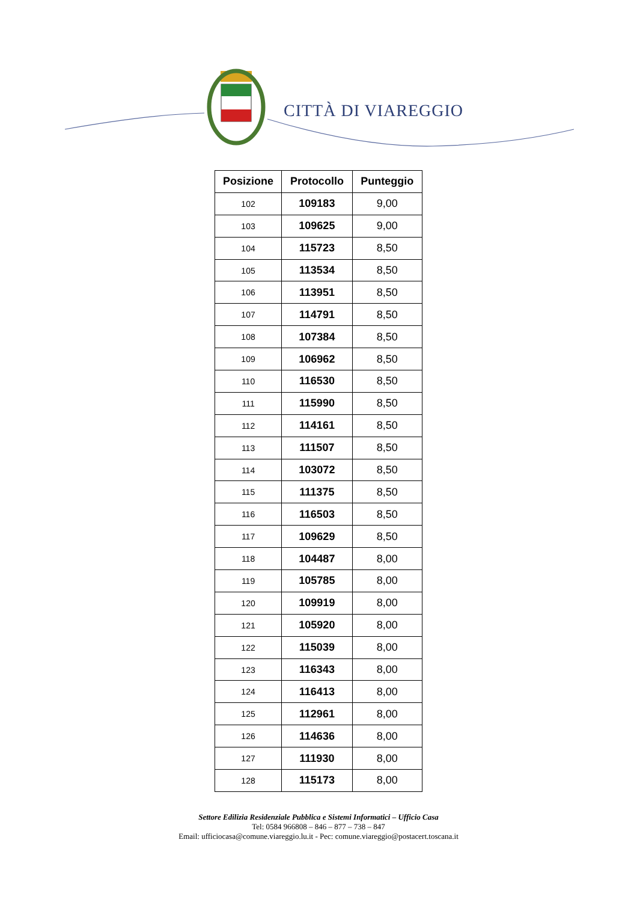CITTÀ DI VIAREGGIO
| Posizione | Protocollo | Punteggio |
| --- | --- | --- |
| 102 | 109183 | 9,00 |
| 103 | 109625 | 9,00 |
| 104 | 115723 | 8,50 |
| 105 | 113534 | 8,50 |
| 106 | 113951 | 8,50 |
| 107 | 114791 | 8,50 |
| 108 | 107384 | 8,50 |
| 109 | 106962 | 8,50 |
| 110 | 116530 | 8,50 |
| 111 | 115990 | 8,50 |
| 112 | 114161 | 8,50 |
| 113 | 111507 | 8,50 |
| 114 | 103072 | 8,50 |
| 115 | 111375 | 8,50 |
| 116 | 116503 | 8,50 |
| 117 | 109629 | 8,50 |
| 118 | 104487 | 8,00 |
| 119 | 105785 | 8,00 |
| 120 | 109919 | 8,00 |
| 121 | 105920 | 8,00 |
| 122 | 115039 | 8,00 |
| 123 | 116343 | 8,00 |
| 124 | 116413 | 8,00 |
| 125 | 112961 | 8,00 |
| 126 | 114636 | 8,00 |
| 127 | 111930 | 8,00 |
| 128 | 115173 | 8,00 |
Settore Edilizia Residenziale Pubblica e Sistemi Informatici – Ufficio Casa
Tel: 0584 966808 – 846 – 877 – 738 – 847
Email: ufficiocasa@comune.viareggio.lu.it - Pec: comune.viareggio@postacert.toscana.it